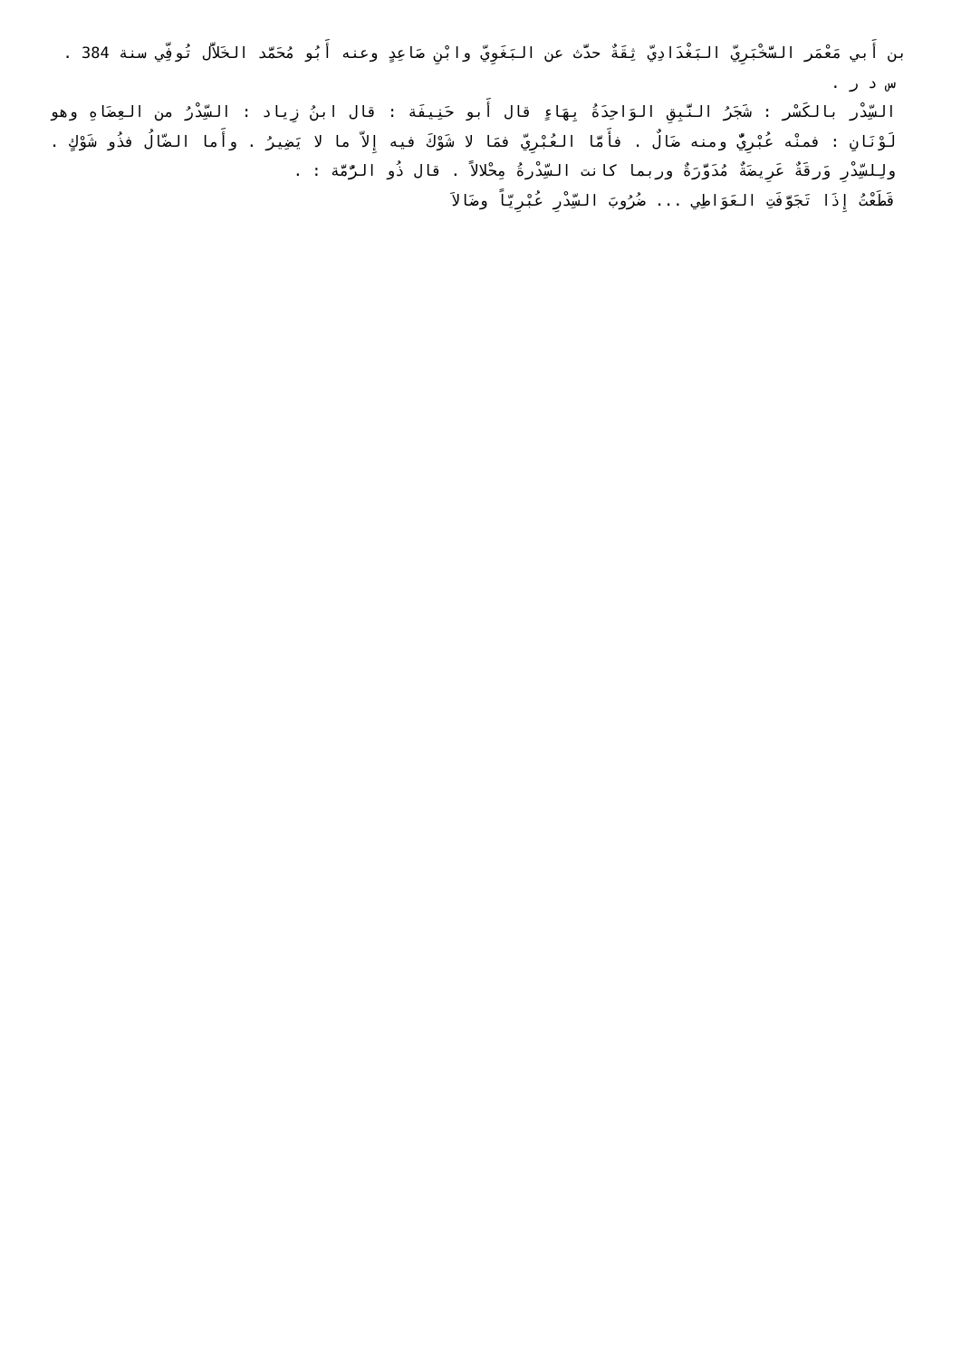بن أَبي مَعْمَر السَّخْبَرِيّ البَغْدَادِيّ ثِقَةٌ حدَّث عن البَغَوِيّ وابْنِ صَاعِدٍ وعنه أَبُو مُحَمَّد الخَلاَّل تُوفِّي سنة 384 .
س د ر .
السِّدْر بالكَسْر : شَجَرُ النَّبِقِ الوَاحِدَةُ بِهَاءٍ قال أَبو حَنِيفَة : قال ابنُ زِياد : السِّدْرُ من العِضَاهِ وهو لَوْنَانِ : فمنْه عُبْرِيٌّ ومنه ضَالٌ . فأَمَّا العُبْرِيّ فمَا لا شَوْكَ فيه إِلاّ ما لا يَضِيرُ . وأَما الضّالُ فذُو شَوْكٍ . ولِلسِّدْرِ وَرقَةٌ عَرِيضَةٌ مُدَوَّرَةٌ وربما كانت السِّدْرةُ مِحْلالاً . قال ذُو الرُّمَّة : .
قَطَعْتُ إِذَا تَجَوَّفَتِ العَوَاطِي ... ضُرُوبَ السِّدْرِ عُبْرِيّاً وضَالاَ